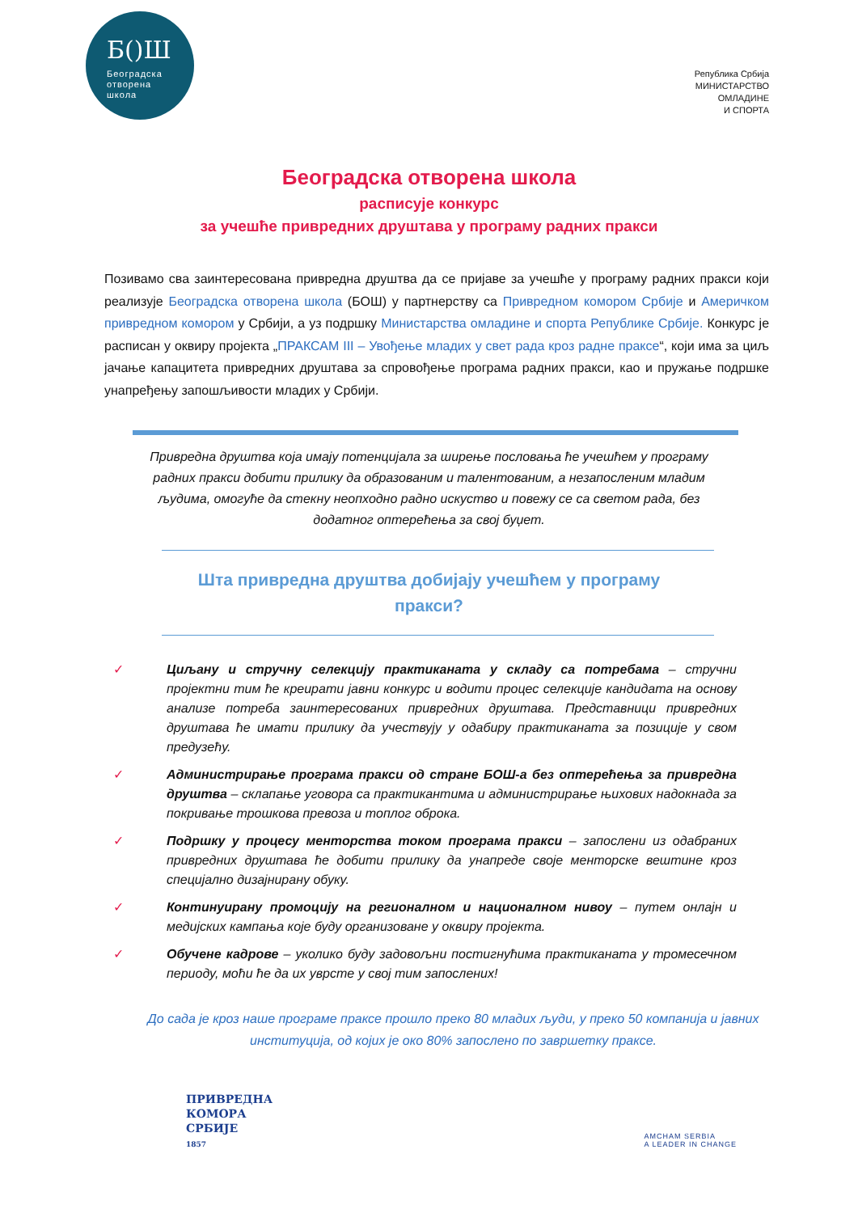Б()Ш
Београдска
отворена
школа
Република Србија
МИНИСТАРСТВО
ОМЛАДИНЕ
И СПОРТА
Београдска отворена школа
расписује конкурс
за учешће привредних друштава у програму радних пракси
Позивамо сва заинтересована привредна друштва да се пријаве за учешће у програму радних пракси који реализује Београдска отворена школа (БОШ) у партнерству са Привредном комором Србије и Америчком привредном комором у Србији, а уз подршку Министарства омладине и спорта Републике Србије. Конкурс је расписан у оквиру пројекта „ПРАКСАМ III – Увођење младих у свет рада кроз радне праксе“, који има за циљ јачање капацитета привредних друштава за спровођење програма радних пракси, као и пружање подршке унапређењу запошљивости младих у Србији.
Привредна друштва која имају потенцијала за ширење пословања ће учешћем у програму радних пракси добити прилику да образованим и талентованим, а незапосленим младим људима, омогуће да стекну неопходно радно искуство и повежу се са светом рада, без додатног оптерећења за свој буџет.
Шта привредна друштва добијају учешћем у програму пракси?
✓ Циљану и стручну селекцију практиканата у складу са потребама – стручни пројектни тим ће креирати јавни конкурс и водити процес селекције кандидата на основу анализе потреба заинтересованих привредних друштава. Представници привредних друштава ће имати прилику да учествују у одабиру практиканата за позиције у свом предузећу.
✓ Администрирање програма пракси од стране БОШ-а без оптерећења за привредна друштва – склапање уговора са практикантима и администрирање њихових надокнада за покривање трошкова превоза и топлог оброка.
✓ Подршку у процесу менторства током програма пракси – запослени из одабраних привредних друштава ће добити прилику да унапреде своје менторске вештине кроз специјално дизајнирану обуку.
✓ Континуирану промоцију на регионалном и националном нивоу – путем онлајн и медијских кампања које буду организоване у оквиру пројекта.
✓ Обучене кадрове – уколико буду задовољни постигнућима практиканата у тромесечном периоду, моћи ће да их уврсте у свој тим запослених!
До сада је кроз наше програме праксе прошло преко 80 младих људи, у преко 50 компанија и јавних институција, од којих је око 80% запослено по завршетку праксе.
ПРИВРЕДНА
КОМОРА
СРБИЈЕ
1857
AMCHAM SERBIA
A LEADER IN CHANGE